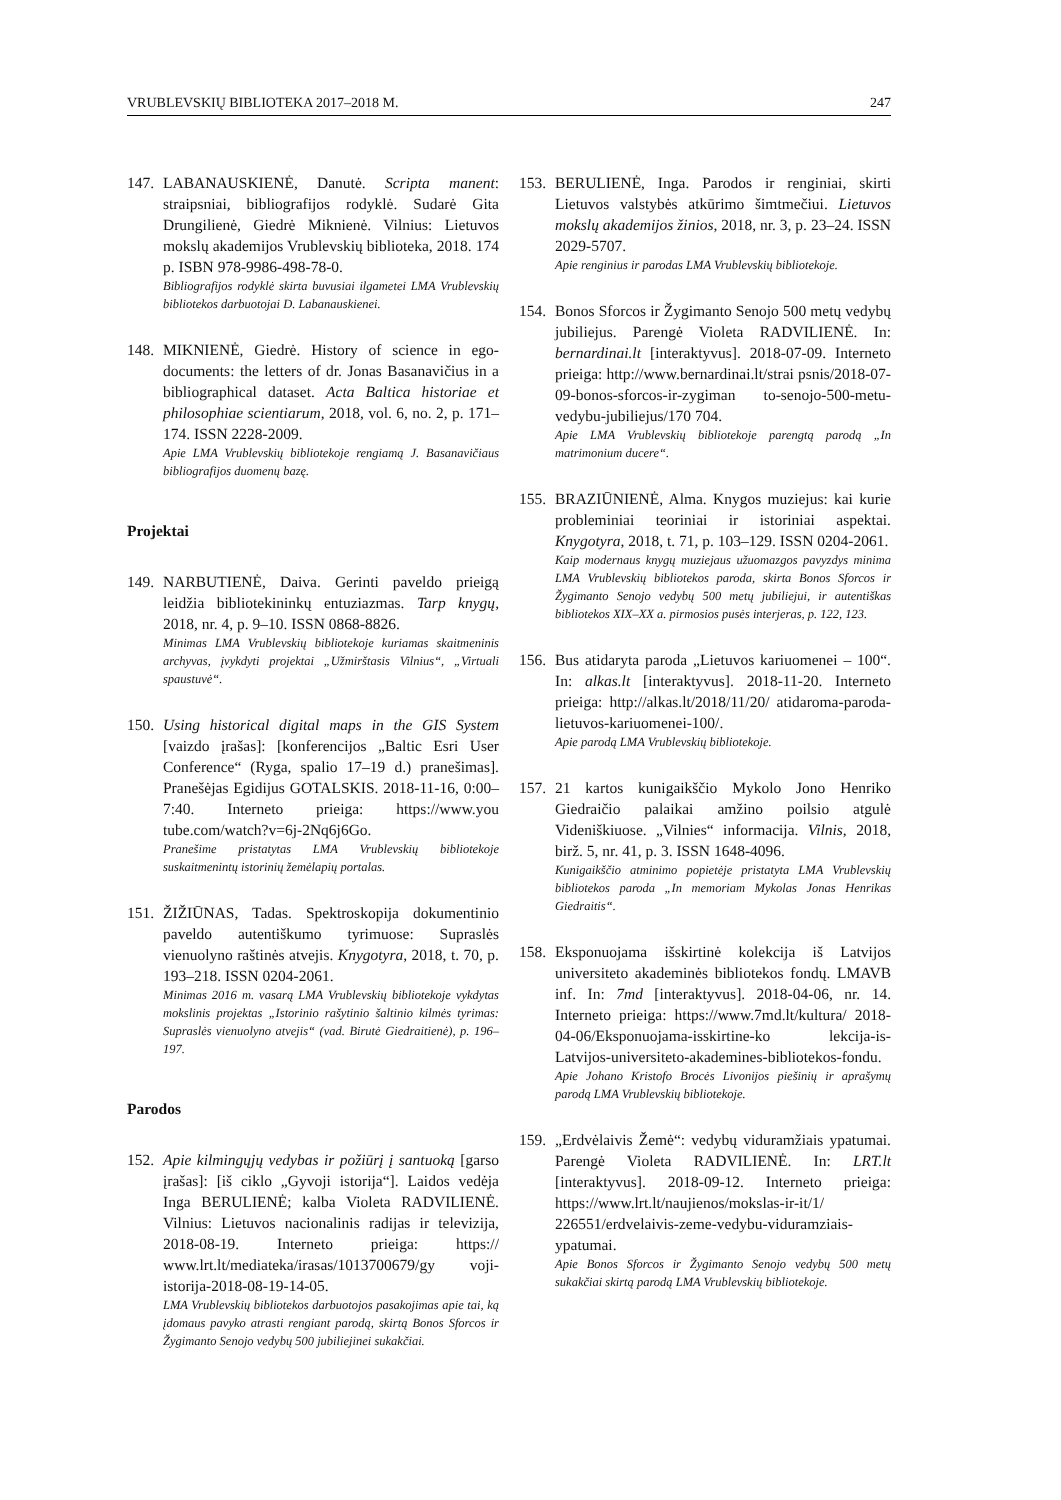VRUBLEVSKIŲ BIBLIOTEKA 2017–2018 M. 247
147. LABANAUSKIENĖ, Danutė. Scripta manent: straipsniai, bibliografijos rodyklė. Sudarė Gita Drungilienė, Giedrė Miknienė. Vilnius: Lietuvos mokslų akademijos Vrublevskių biblioteka, 2018. 174 p. ISBN 978-9986-498-78-0.
Bibliografijos rodyklė skirta buvusiai ilgametei LMA Vrublevskių bibliotekos darbuotojai D. Labanauskienei.
148. MIKNIENĖ, Giedrė. History of science in ego-documents: the letters of dr. Jonas Basanavičius in a bibliographical dataset. Acta Baltica historiae et philosophiae scientiarum, 2018, vol. 6, no. 2, p. 171–174. ISSN 2228-2009.
Apie LMA Vrublevskių bibliotekoje rengiamą J. Basanavičiaus bibliografijos duomenų bazę.
Projektai
149. NARBUTIENĖ, Daiva. Gerinti paveldo prieigą leidžia bibliotekininkų entuziazmas. Tarp knygų, 2018, nr. 4, p. 9–10. ISSN 0868-8826.
Minimas LMA Vrublevskių bibliotekoje kuriamas skaitmeninis archyvas, įvykdyti projektai „Užmirštasis Vilnius“, „Virtuali spaustuvė“.
150. Using historical digital maps in the GIS System [vaizdo įrašas]: [konferencijos „Baltic Esri User Conference“ (Ryga, spalio 17–19 d.) pranešimas]. Pranešėjas Egidijus GOTALSKIS. 2018-11-16, 0:00–7:40. Interneto prieiga: https://www.you tube.com/watch?v=6j-2Nq6j6Go.
Pranešime pristatytas LMA Vrublevskių bibliotekoje suskaitmenintų istorinių žemėlapių portalas.
151. ŽIŽIŪNAS, Tadas. Spektroskopija dokumentinio paveldo autentiškumo tyrimuose: Supraslės vienuolyno raštinės atvejis. Knygotyra, 2018, t. 70, p. 193–218. ISSN 0204-2061.
Minimas 2016 m. vasarą LMA Vrublevskių bibliotekoje vykdytas mokslinis projektas „Istorinio rašytinio šaltinio kilmės tyrimas: Supraslės vienuolyno atvejis“ (vad. Birutė Giedraitienė), p. 196–197.
Parodos
152. Apie kilmingųjų vedybas ir požiūrį į santuoką [garso įrašas]: [iš ciklo „Gyvoji istorija“]. Laidos vedėja Inga BERULIENĖ; kalba Violeta RADVILIENĖ. Vilnius: Lietuvos nacionalinis radijas ir televizija, 2018-08-19. Interneto prieiga: https:// www.lrt.lt/mediateka/irasas/1013700679/gy voji-istorija-2018-08-19-14-05.
LMA Vrublevskių bibliotekos darbuotojos pasakojimas apie tai, ką įdomaus pavyko atrasti rengiant parodą, skirtą Bonos Sforcos ir Žygimanto Senojo vedybų 500 jubiliejinei sukakčiai.
153. BERULIENĖ, Inga. Parodos ir renginiai, skirti Lietuvos valstybės atkūrimo šimtmečiui. Lietuvos mokslų akademijos žinios, 2018, nr. 3, p. 23–24. ISSN 2029-5707.
Apie renginius ir parodas LMA Vrublevskių bibliotekoje.
154. Bonos Sforcos ir Žygimanto Senojo 500 metų vedybų jubiliejus. Parengė Violeta RADVILIENĖ. In: bernardinai.lt [interaktyvus]. 2018-07-09. Interneto prieiga: http://www.bernardinai.lt/strai psnis/2018-07-09-bonos-sforcos-ir-zygiman to-senojo-500-metu-vedybu-jubiliejus/170 704.
Apie LMA Vrublevskių bibliotekoje parengtą parodą „In matrimonium ducere“.
155. BRAZIŪNIENĖ, Alma. Knygos muziejus: kai kurie probleminiai teoriniai ir istoriniai aspektai. Knygotyra, 2018, t. 71, p. 103–129. ISSN 0204-2061.
Kaip modernaus knygų muziejaus užuomazgos pavyzdys minima LMA Vrublevskių bibliotekos paroda, skirta Bonos Sforcos ir Žygimanto Senojo vedybų 500 metų jubiliejui, ir autentiškas bibliotekos XIX–XX a. pirmosios pusės interjeras, p. 122, 123.
156. Bus atidaryta paroda „Lietuvos kariuomenei – 100“. In: alkas.lt [interaktyvus]. 2018-11-20. Interneto prieiga: http://alkas.lt/2018/11/20/ atidaroma-paroda-lietuvos-kariuomenei-100/.
Apie parodą LMA Vrublevskių bibliotekoje.
157. 21 kartos kunigaikščio Mykolo Jono Henriko Giedraičio palaikai amžino poilsio atgulė Videniškiuose. „Vilnies“ informacija. Vilnis, 2018, birž. 5, nr. 41, p. 3. ISSN 1648-4096.
Kunigaikščio atminimo popietėje pristatyta LMA Vrublevskių bibliotekos paroda „In memoriam Mykolas Jonas Henrikas Giedraitis“.
158. Eksponuojama išskirtinė kolekcija iš Latvijos universiteto akademinės bibliotekos fondų. LMAVB inf. In: 7md [interaktyvus]. 2018-04-06, nr. 14. Interneto prieiga: https://www.7md.lt/kultura/ 2018-04-06/Eksponuojama-isskirtine-ko lekcija-is-Latvijos-universiteto-akademines-bibliotekos-fondu.
Apie Johano Kristofo Brocės Livonijos piešinių ir aprašymų parodą LMA Vrublevskių bibliotekoje.
159. „Erdvėlaivis Žemė“: vedybų viduramžiais ypatumai. Parengė Violeta RADVILIENĖ. In: LRT.lt [interaktyvus]. 2018-09-12. Interneto prieiga: https://www.lrt.lt/naujienos/mokslas-ir-it/1/ 226551/erdvelaivis-zeme-vedybu-viduramziais-ypatumai.
Apie Bonos Sforcos ir Žygimanto Senojo vedybų 500 metų sukakčiai skirtą parodą LMA Vrublevskių bibliotekoje.